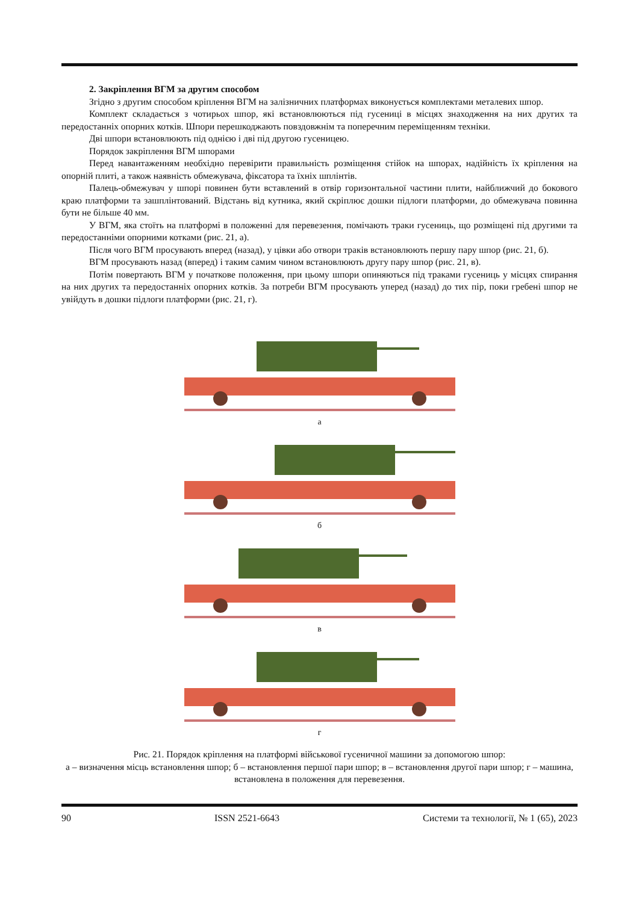2. Закріплення ВГМ за другим способом
Згідно з другим способом кріплення ВГМ на залізничних платформах виконується комплектами металевих шпор.
Комплект складається з чотирьох шпор, які встановлюються під гусениці в місцях знаходження на них других та передостанніх опорних котків. Шпори перешкоджають повздовжнім та поперечним переміщенням техніки.
Дві шпори встановлюють під однією і дві під другою гусеницею.
Порядок закріплення ВГМ шпорами
Перед навантаженням необхідно перевірити правильність розміщення стійок на шпорах, надійність їх кріплення на опорній плиті, а також наявність обмежувача, фіксатора та їхніх шплінтів.
Палець-обмежувач у шпорі повинен бути вставлений в отвір горизонтальної частини плити, найближчий до бокового краю платформи та зашплінтований. Відстань від кутника, який скріплює дошки підлоги платформи, до обмежувача повинна бути не більше 40 мм.
У ВГМ, яка стоїть на платформі в положенні для перевезення, помічають траки гусениць, що розміщені під другими та передостанніми опорними котками (рис. 21, а).
Після чого ВГМ просувають вперед (назад), у цівки або отвори траків встановлюють першу пару шпор (рис. 21, б).
ВГМ просувають назад (вперед) і таким самим чином встановлюють другу пару шпор (рис. 21, в).
Потім повертають ВГМ у початкове положення, при цьому шпори опиняються під траками гусениць у місцях спирання на них других та передостанніх опорних котків. За потреби ВГМ просувають уперед (назад) до тих пір, поки гребені шпор не увійдуть в дошки підлоги платформи (рис. 21, г).
а
б
в
г
Рис. 21. Порядок кріплення на платформі військової гусеничної машини за допомогою шпор:
а – визначення місць встановлення шпор; б – встановлення першої пари шпор; в – встановлення другої пари шпор; г – машина, встановлена в положення для перевезення.
90 ISSN 2521-6643 Системи та технології, № 1 (65), 2023